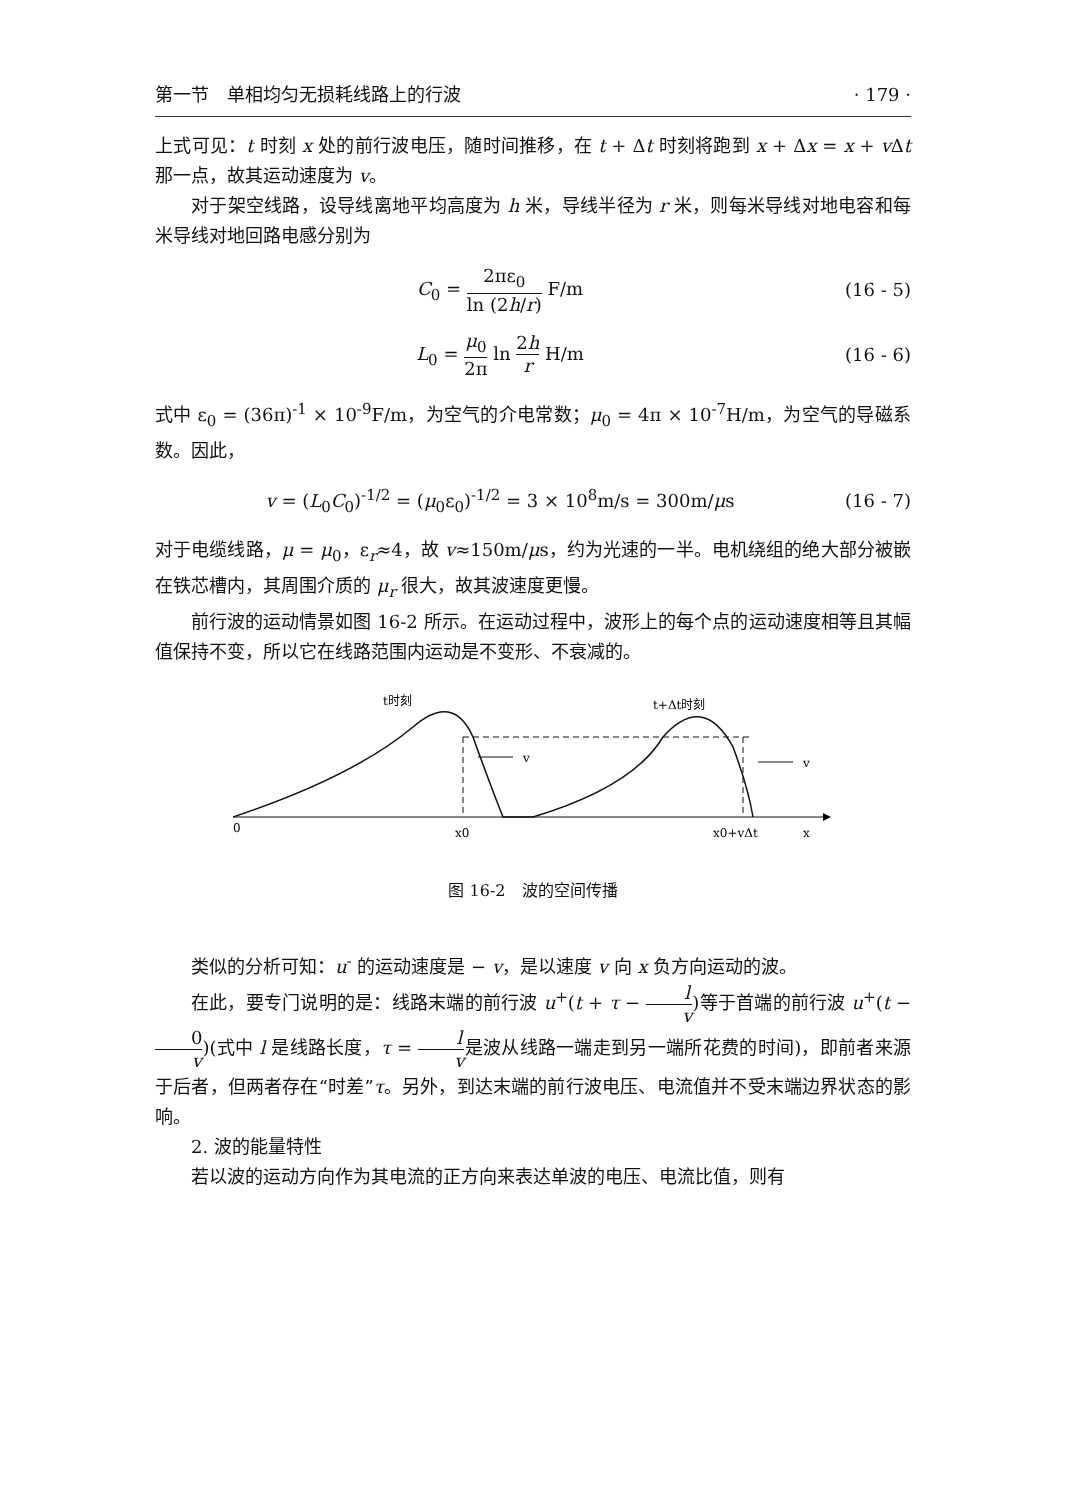第一节　单相均匀无损耗线路上的行波 · 179 ·
上式可见：t 时刻 x 处的前行波电压，随时间推移，在 t + Δt 时刻将跑到 x + Δx = x + v Δt 那一点，故其运动速度为 v。
对于架空线路，设导线离地平均高度为 h 米，导线半径为 r 米，则每米导线对地电容和每米导线对地回路电感分别为
C<sub>0</sub> = 2πε<sub>0</sub> ln (2h/r) F/m (16 - 5)
L<sub>0</sub> = μ<sub>0</sub> 2π ln 2h r H/m (16 - 6)
式中 ε<sub>0</sub> = (36π)<sup>-1</sup> × 10<sup>-9</sup>F/m，为空气的介电常数；μ<sub>0</sub> = 4π × 10<sup>-7</sup>H/m，为空气的导磁系数。因此，
v = (L<sub>0</sub>C<sub>0</sub>)<sup>-1/2</sup> = (μ<sub>0</sub>ε<sub>0</sub>)<sup>-1/2</sup> = 3 × 10<sup>8</sup>m/s = 300m/μs
(16 - 7)
对于电缆线路，μ = μ<sub>0</sub>，ε<sub>r</sub>≈4，故 v≈150m/μs，约为光速的一半。电机绕组的绝大部分被嵌在铁芯槽内，其周围介质的 μ<sub>r</sub> 很大，故其波速度更慢。
前行波的运动情景如图 16-2 所示。在运动过程中，波形上的每个点的运动速度相等且其幅值保持不变，所以它在线路范围内运动是不变形、不衰减的。
t时刻
t+Δt时刻
v
v
0
x0
x0+vΔt
x
图 16-2　波的空间传播
类似的分析可知：u<sup>-</sup> 的运动速度是 − v，是以速度 v 向 x 负方向运动的波。
在此，要专门说明的是：线路末端的前行波 u<sup>+</sup>(t + τ − l v)等于首端的前行波 u<sup>+</sup>(t − 0 v)(式中 l 是线路长度，τ = l v是波从线路一端走到另一端所花费的时间)，即前者来源于后者，但两者存在“时差”τ。另外，到达末端的前行波电压、电流值并不受末端边界状态的影响。
2. 波的能量特性
若以波的运动方向作为其电流的正方向来表达单波的电压、电流比值，则有